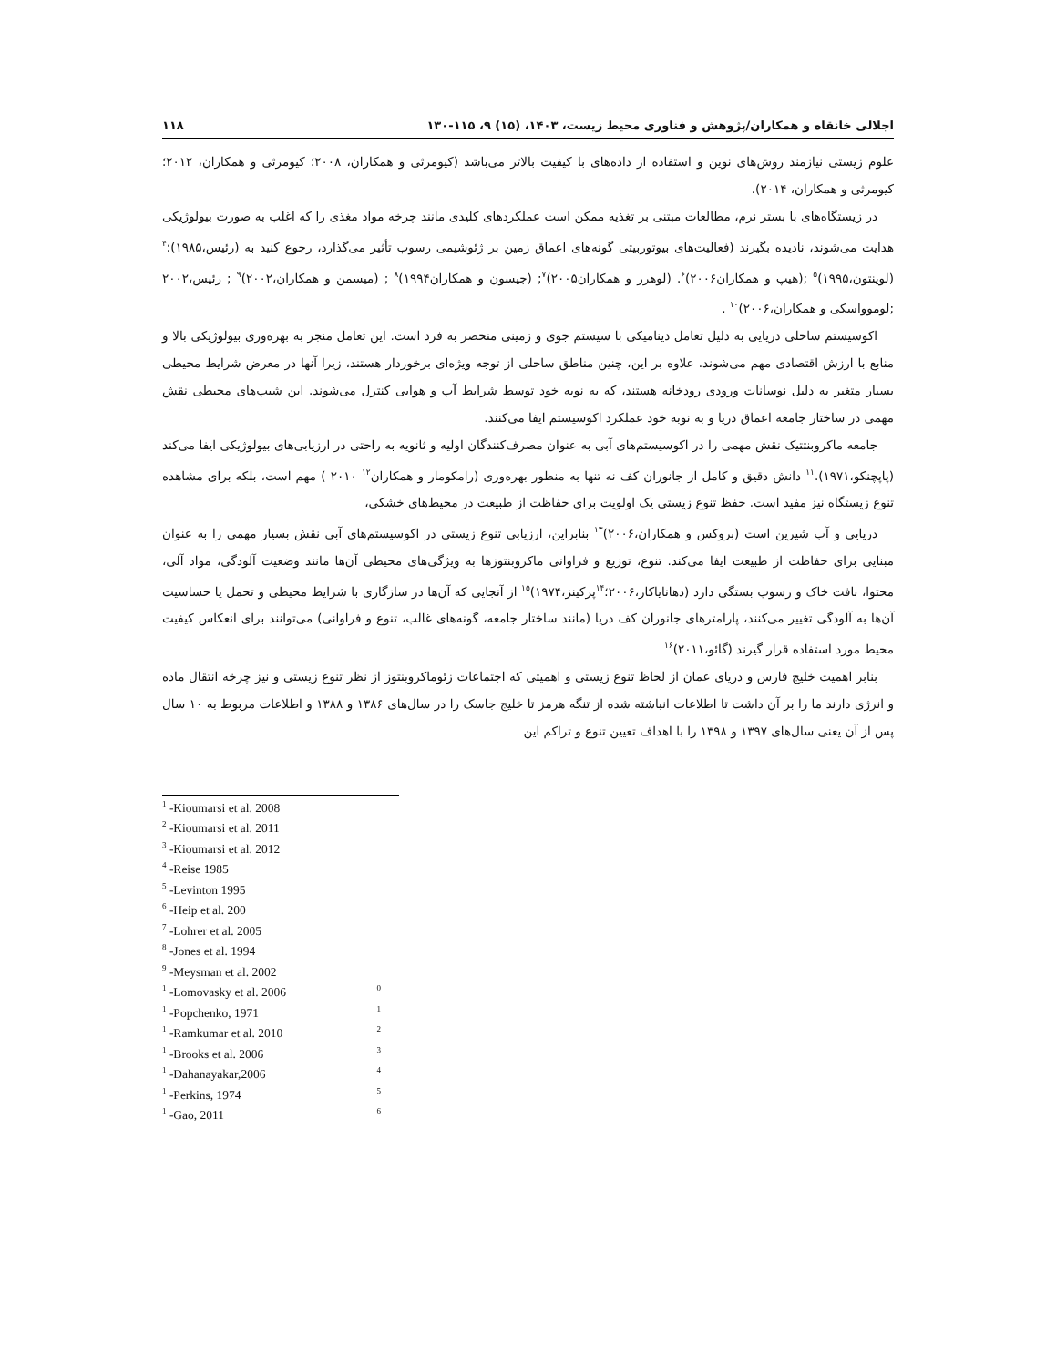اجلالی خانقاه و همکاران/پژوهش و فناوری محیط زیست، ۱۴۰۳، (۱۵) ۹، ۱۱۵-۱۳۰ ۱۱۸
علوم زیستی نیازمند روش‌های نوین و استفاده از داده‌های با کیفیت بالاتر می‌باشد (کیومرثی و همکاران، ۲۰۰۸؛ کیومرثی و همکاران، ۲۰۱۲؛ کیومرثی و همکاران، ۲۰۱۴).
در زیستگاه‌های با بستر نرم، مطالعات مبتنی بر تغذیه ممکن است عملکردهای کلیدی مانند چرخه مواد مغذی را که اغلب به صورت بیولوژیکی هدایت می‌شوند، نادیده بگیرند (فعالیت‌های بیوتوربیتی گونه‌های اعماق زمین بر ژئوشیمی رسوب تأثیر می‌گذارد، رجوع کنید به (رئیس،۱۹۸۵)؛<sup>۴</sup> (لوینتون،۱۹۹۵)<sup>۵</sup> ;(هیپ و همکاران۲۰۰۶)<sup>۶</sup>. (لوهرر و همکاران۲۰۰۵)<sup>۷</sup>; (جیسون و همکاران۱۹۹۴)<sup>۸</sup> ; (میسمن و همکاران،۲۰۰۲)<sup>۹</sup> ; رئیس،۲۰۰۲ ;لوموواسکی و همکاران،۲۰۰۶)<sup>۱۰</sup> .
اکوسیستم ساحلی دریایی به دلیل تعامل دینامیکی با سیستم جوی و زمینی منحصر به فرد است. این تعامل منجر به بهره‌وری بیولوژیکی بالا و منابع با ارزش اقتصادی مهم می‌شوند. علاوه بر این، چنین مناطق ساحلی از توجه ویژه‌ای برخوردار هستند، زیرا آنها در معرض شرایط محیطی بسیار متغیر به دلیل نوسانات ورودی رودخانه هستند، که به نوبه خود توسط شرایط آب و هوایی کنترل می‌شوند. این شیب‌های محیطی نقش مهمی در ساختار جامعه اعماق دریا و به نوبه خود عملکرد اکوسیستم ایفا می‌کنند.
جامعه ماکروبنتتیک نقش مهمی را در اکوسیستم‌های آبی به عنوان مصرف‌کنندگان اولیه و ثانویه به راحتی در ارزیابی‌های بیولوژیکی ایفا می‌کند (پاپچنکو،۱۹۷۱).<sup>۱۱</sup> دانش دقیق و کامل از جانوران کف نه تنها به منظور بهره‌وری (رامکومار و همکاران<sup>۱۲</sup> ۲۰۱۰ ) مهم است، بلکه برای مشاهده تنوع زیستگاه نیز مفید است. حفظ تنوع زیستی یک اولویت برای حفاظت از طبیعت در محیط‌های خشکی،
دریایی و آب شیرین است (بروکس و همکاران،۲۰۰۶)<sup>۱۳</sup> بنابراین، ارزیابی تنوع زیستی در اکوسیستم‌های آبی نقش بسیار مهمی را به عنوان مبنایی برای حفاظت از طبیعت ایفا می‌کند. تنوع، توزیع و فراوانی ماکروبنتوزها به ویژگی‌های محیطی آن‌ها مانند وضعیت آلودگی، مواد آلی، محتوا، بافت خاک و رسوب بستگی دارد (دهانایاکار،۲۰۰۶؛<sup>۱۴</sup>پرکینز،۱۹۷۴)<sup>۱۵</sup> از آنجایی که آن‌ها در سازگاری با شرایط محیطی و تحمل یا حساسیت آن‌ها به آلودگی تغییر می‌کنند، پارامترهای جانوران کف دریا (مانند ساختار جامعه، گونه‌های غالب، تنوع و فراوانی) می‌توانند برای انعکاس کیفیت محیط مورد استفاده قرار گیرند (گائو،۲۰۱۱)<sup>۱۶</sup>
بنابر اهمیت خلیج فارس و دریای عمان از لحاظ تنوع زیستی و اهمیتی که اجتماعات زئوماکروبنتوز از نظر تنوع زیستی و نیز چرخه انتقال ماده و انرژی دارند ما را بر آن داشت تا اطلاعات انباشته شده از تنگه هرمز تا خلیج جاسک را در سال‌های ۱۳۸۶ و ۱۳۸۸ و اطلاعات مربوط به ۱۰ سال پس از آن یعنی سال‌های ۱۳۹۷ و ۱۳۹۸ را با اهداف تعیین تنوع و تراکم این
<sup>1</sup> -Kioumarsi et al. 2008
<sup>2</sup> -Kioumarsi et al. 2011
<sup>3</sup> -Kioumarsi et al. 2012
<sup>4</sup> -Reise 1985
<sup>5</sup> -Levinton 1995
<sup>6</sup> -Heip et al. 200
<sup>7</sup> -Lohrer et al. 2005
<sup>8</sup> -Jones et al. 1994
<sup>9</sup> -Meysman et al. 2002
<sup>1</sup> -Lomovasky et al. 2006<sup>0</sup>
<sup>1</sup> -Popchenko, 1971<sup>1</sup>
<sup>1</sup> -Ramkumar et al. 2010<sup>2</sup>
<sup>1</sup> -Brooks et al. 2006<sup>3</sup>
<sup>1</sup> -Dahanayakar,2006<sup>4</sup>
<sup>1</sup> -Perkins, 1974<sup>5</sup>
<sup>1</sup> -Gao, 2011<sup>6</sup>